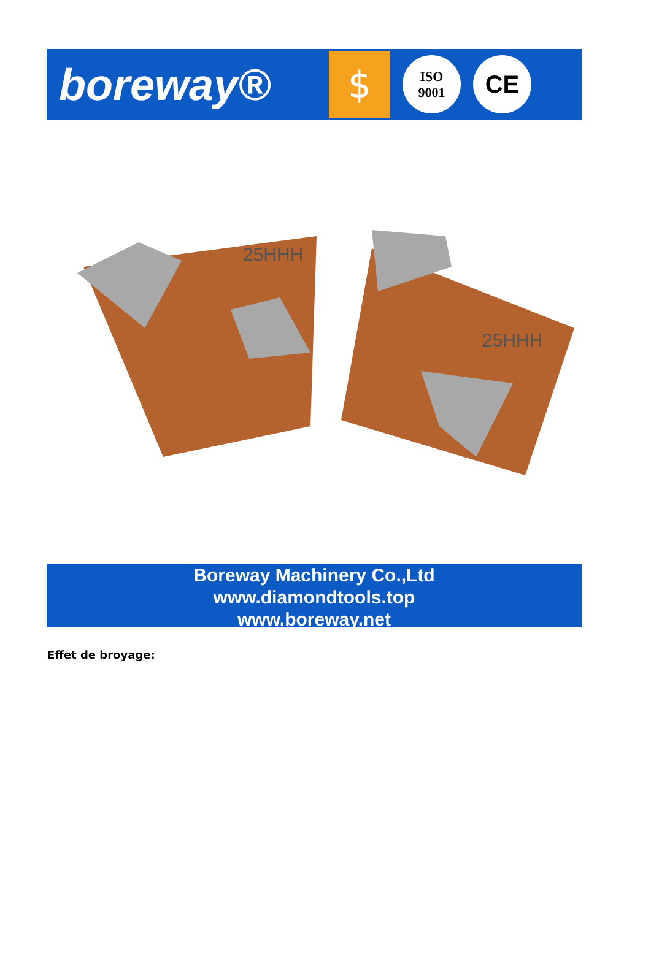boreway®
$
ISO
9001
CE
25HHH
25HHH
Boreway Machinery Co.,Ltd
www.diamondtools.top
www.boreway.net
Effet de broyage: